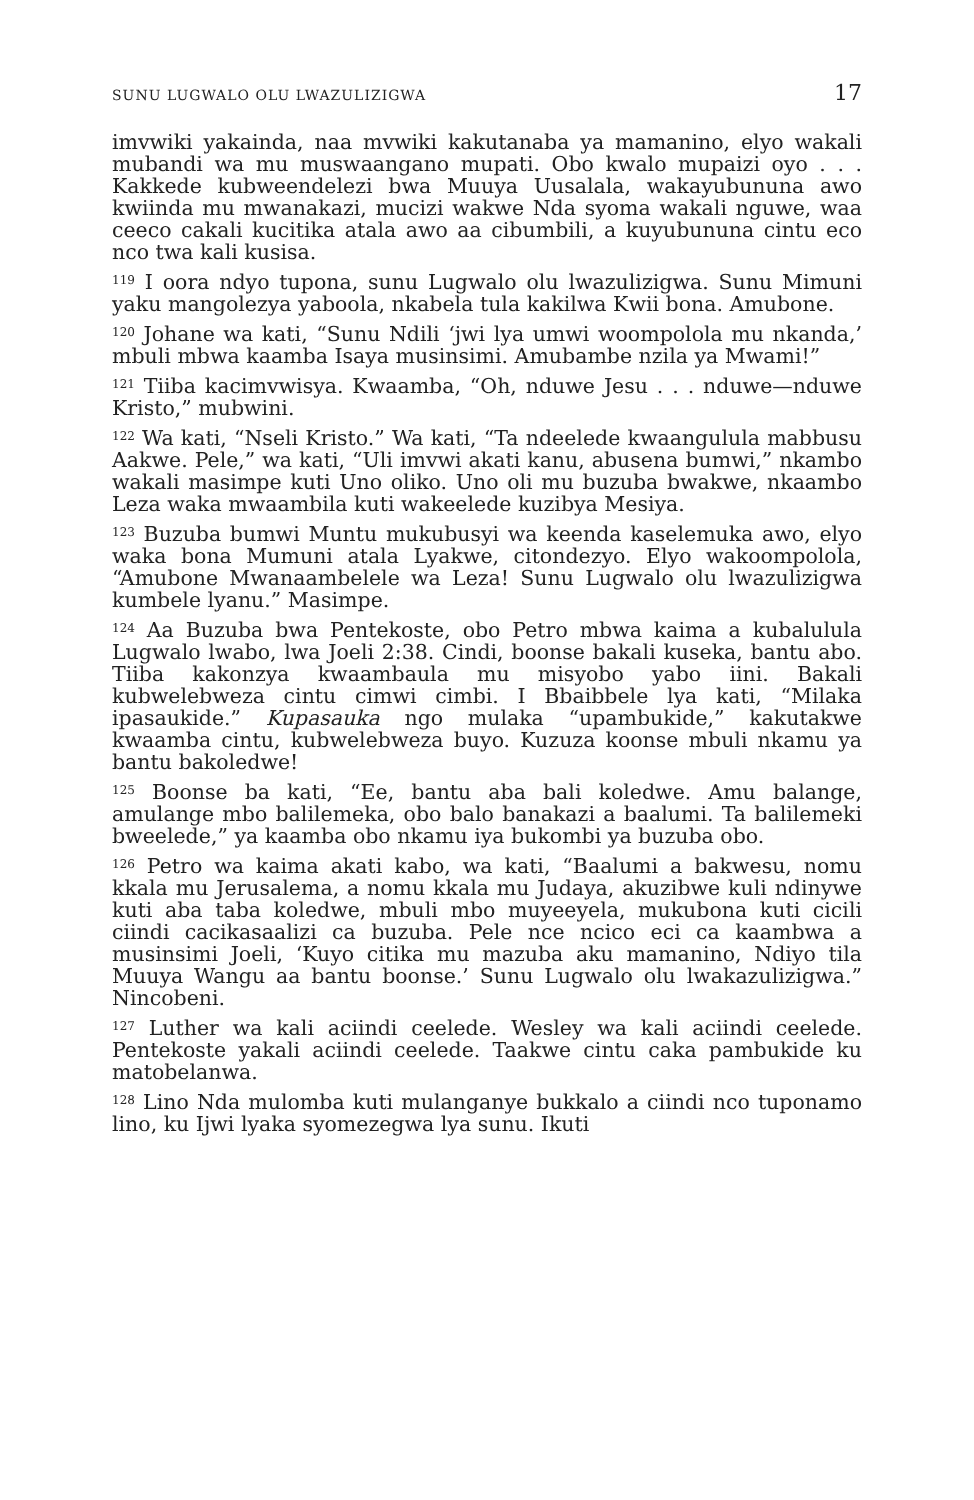SUNU LUGWALO OLU LWAZULIZIGWA 17
imvwiki yakainda, naa mvwiki kakutanaba ya mamanino, elyo wakali mubandi wa mu muswaangano mupati. Obo kwalo mupaizi oyo . . . Kakkede kubweendelezi bwa Muuya Uusalala, wakayubununa awo kwiinda mu mwanakazi, mucizi wakwe Nda syoma wakali nguwe, waa ceeco cakali kucitika atala awo aa cibumbili, a kuyubununa cintu eco nco twa kali kusisa.
<sup>119</sup> I oora ndyo tupona, sunu Lugwalo olu lwazulizigwa. Sunu Mimuni yaku mangolezya yaboola, nkabela tula kakilwa Kwii bona. Amubone.
<sup>120</sup> Johane wa kati, “Sunu Ndili ‘jwi lya umwi woompolola mu nkanda,’ mbuli mbwa kaamba Isaya musinsimi. Amubambe nzila ya Mwami!”
<sup>121</sup> Tiiba kacimvwisya. Kwaamba, “Oh, nduwe Jesu . . . nduwe—nduwe Kristo,” mubwini.
<sup>122</sup> Wa kati, “Nseli Kristo.” Wa kati, “Ta ndeelede kwaangulula mabbusu Aakwe. Pele,” wa kati, “Uli imvwi akati kanu, abusena bumwi,” nkambo wakali masimpe kuti Uno oliko. Uno oli mu buzuba bwakwe, nkaambo Leza waka mwaambila kuti wakeelede kuzibya Mesiya.
<sup>123</sup> Buzuba bumwi Muntu mukubusyi wa keenda kaselemuka awo, elyo waka bona Mumuni atala Lyakwe, citondezyo. Elyo wakoompolola, “Amubone Mwanaambelele wa Leza! Sunu Lugwalo olu lwazulizigwa kumbele lyanu.” Masimpe.
<sup>124</sup> Aa Buzuba bwa Pentekoste, obo Petro mbwa kaima a kubalulula Lugwalo lwabo, lwa Joeli 2:38. Cindi, boonse bakali kuseka, bantu abo. Tiiba kakonzya kwaambaula mu misyobo yabo iini. Bakali kubwelebweza cintu cimwi cimbi. I Bbaibbele lya kati, “Milaka ipasaukide.” Kupasauka ngo mulaka “upambukide,” kakutakwe kwaamba cintu, kubwelebweza buyo. Kuzuza koonse mbuli nkamu ya bantu bakoledwe!
<sup>125</sup> Boonse ba kati, “Ee, bantu aba bali koledwe. Amu balange, amulange mbo balilemeka, obo balo banakazi a baalumi. Ta balilemeki bweelede,” ya kaamba obo nkamu iya bukombi ya buzuba obo.
<sup>126</sup> Petro wa kaima akati kabo, wa kati, “Baalumi a bakwesu, nomu kkala mu Jerusalema, a nomu kkala mu Judaya, akuzibwe kuli ndinywe kuti aba taba koledwe, mbuli mbo muyeeyela, mukubona kuti cicili ciindi cacikasaalizi ca buzuba. Pele nce ncico eci ca kaambwa a musinsimi Joeli, ‘Kuyo citika mu mazuba aku mamanino, Ndiyo tila Muuya Wangu aa bantu boonse.’ Sunu Lugwalo olu lwakazulizigwa.” Nincobeni.
<sup>127</sup> Luther wa kali aciindi ceelede. Wesley wa kali aciindi ceelede. Pentekoste yakali aciindi ceelede. Taakwe cintu caka pambukide ku matobelanwa.
<sup>128</sup> Lino Nda mulomba kuti mulanganye bukkalo a ciindi nco tuponamo lino, ku Ijwi lyaka syomezegwa lya sunu. Ikuti